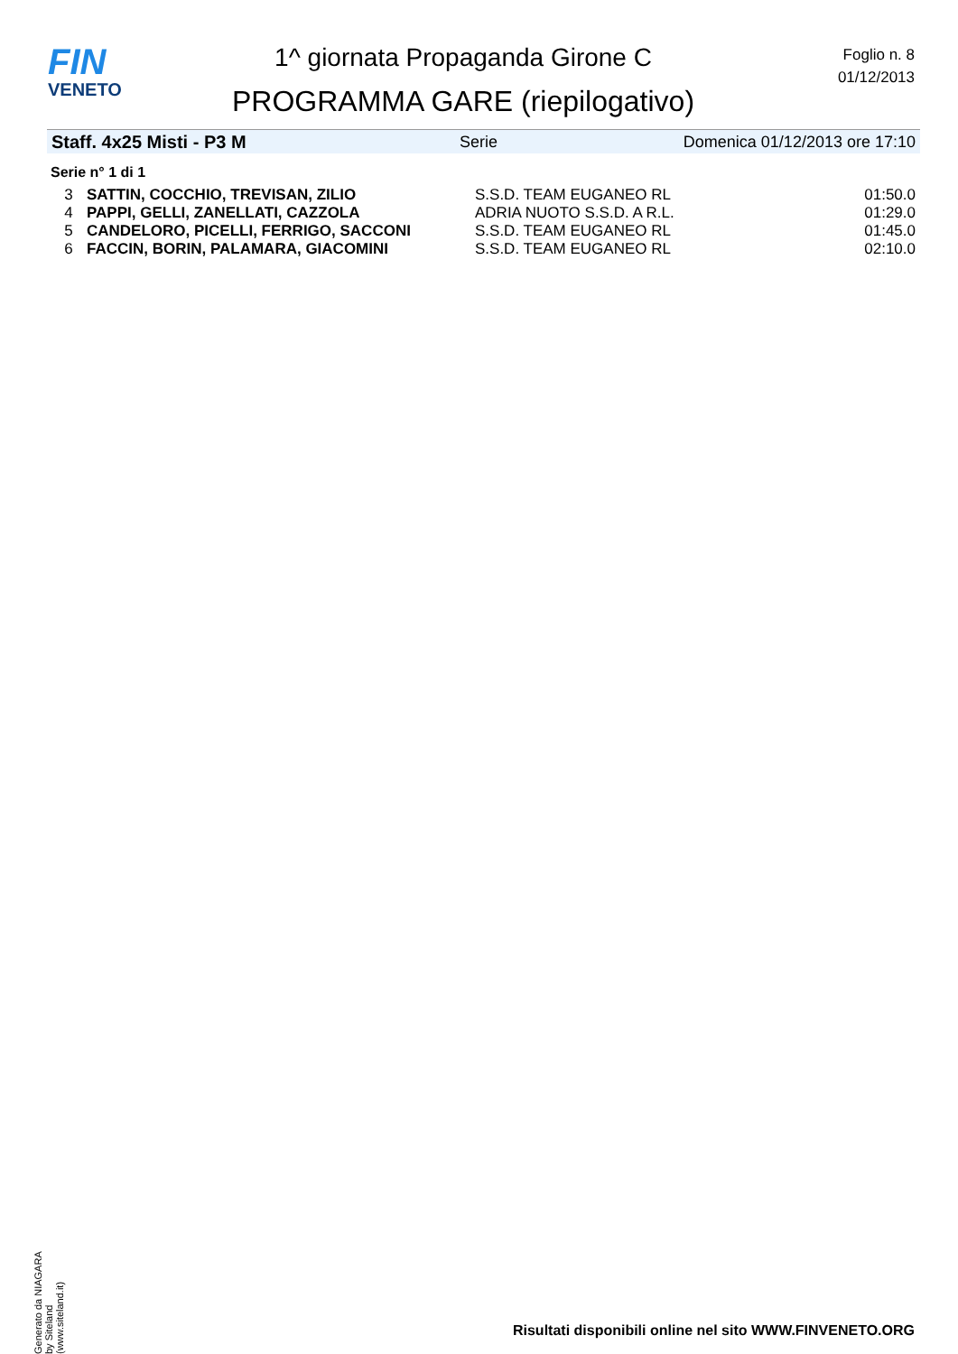FIN
VENETO
1^ giornata Propaganda Girone C
PROGRAMMA GARE (riepilogativo)
Foglio n. 8
01/12/2013
Staff. 4x25 Misti - P3 M Serie Domenica 01/12/2013 ore 17:10
Serie n° 1 di 1
| 3 | SATTIN, COCCHIO, TREVISAN, ZILIO | S.S.D. TEAM EUGANEO RL | 01:50.0 |
| 4 | PAPPI, GELLI, ZANELLATI, CAZZOLA | ADRIA NUOTO S.S.D. A R.L. | 01:29.0 |
| 5 | CANDELORO, PICELLI, FERRIGO, SACCONI | S.S.D. TEAM EUGANEO RL | 01:45.0 |
| 6 | FACCIN, BORIN, PALAMARA, GIACOMINI | S.S.D. TEAM EUGANEO RL | 02:10.0 |
Generato da NIAGARA by Siteland (www.siteland.it)
Risultati disponibili online nel sito WWW.FINVENETO.ORG